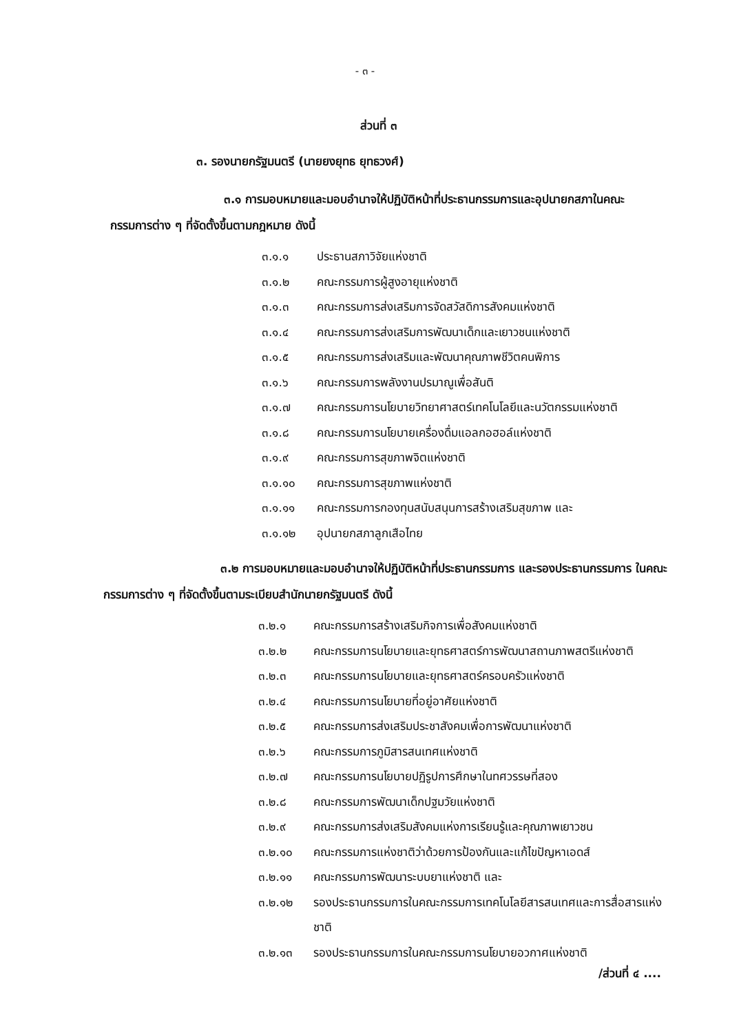- ๓ -
ส่วนที่ ๓
๓. รองนายกรัฐมนตรี (นายยงยุทธ ยุทธวงศ์)
๓.๑ การมอบหมายและมอบอำนาจให้ปฏิบัติหน้าที่ประธานกรรมการและอุปนายกสภาในคณะกรรมการต่าง ๆ ที่จัดตั้งขึ้นตามกฎหมาย ดังนี้
๓.๑.๑ ประธานสภาวิจัยแห่งชาติ
๓.๑.๒ คณะกรรมการผู้สูงอายุแห่งชาติ
๓.๑.๓ คณะกรรมการส่งเสริมการจัดสวัสดิการสังคมแห่งชาติ
๓.๑.๔ คณะกรรมการส่งเสริมการพัฒนาเด็กและเยาวชนแห่งชาติ
๓.๑.๕ คณะกรรมการส่งเสริมและพัฒนาคุณภาพชีวิตคนพิการ
๓.๑.๖ คณะกรรมการพลังงานปรมาณูเพื่อสันติ
๓.๑.๗ คณะกรรมการนโยบายวิทยาศาสตร์เทคโนโลยีและนวัตกรรมแห่งชาติ
๓.๑.๘ คณะกรรมการนโยบายเครื่องดื่มแอลกอฮอล์แห่งชาติ
๓.๑.๙ คณะกรรมการสุขภาพจิตแห่งชาติ
๓.๑.๑๐ คณะกรรมการสุขภาพแห่งชาติ
๓.๑.๑๑ คณะกรรมการกองทุนสนับสนุนการสร้างเสริมสุขภาพ และ
๓.๑.๑๒ อุปนายกสภาลูกเสือไทย
๓.๒ การมอบหมายและมอบอำนาจให้ปฏิบัติหน้าที่ประธานกรรมการ และรองประธานกรรมการ ในคณะกรรมการต่าง ๆ ที่จัดตั้งขึ้นตามระเบียบสำนักนายกรัฐมนตรี ดังนี้
๓.๒.๑ คณะกรรมการสร้างเสริมกิจการเพื่อสังคมแห่งชาติ
๓.๒.๒ คณะกรรมการนโยบายและยุทธศาสตร์การพัฒนาสถานภาพสตรีแห่งชาติ
๓.๒.๓ คณะกรรมการนโยบายและยุทธศาสตร์ครอบครัวแห่งชาติ
๓.๒.๔ คณะกรรมการนโยบายที่อยู่อาศัยแห่งชาติ
๓.๒.๕ คณะกรรมการส่งเสริมประชาสังคมเพื่อการพัฒนาแห่งชาติ
๓.๒.๖ คณะกรรมการภูมิสารสนเทศแห่งชาติ
๓.๒.๗ คณะกรรมการนโยบายปฏิรูปการศึกษาในทศวรรษที่สอง
๓.๒.๘ คณะกรรมการพัฒนาเด็กปฐมวัยแห่งชาติ
๓.๒.๙ คณะกรรมการส่งเสริมสังคมแห่งการเรียนรู้และคุณภาพเยาวชน
๓.๒.๑๐ คณะกรรมการแห่งชาติว่าด้วยการป้องกันและแก้ไขปัญหาเอดส์
๓.๒.๑๑ คณะกรรมการพัฒนาระบบยาแห่งชาติ และ
๓.๒.๑๒ รองประธานกรรมการในคณะกรรมการเทคโนโลยีสารสนเทศและการสื่อสารแห่งชาติ
๓.๒.๑๓ รองประธานกรรมการในคณะกรรมการนโยบายอวกาศแห่งชาติ
/ส่วนที่ ๔ ....